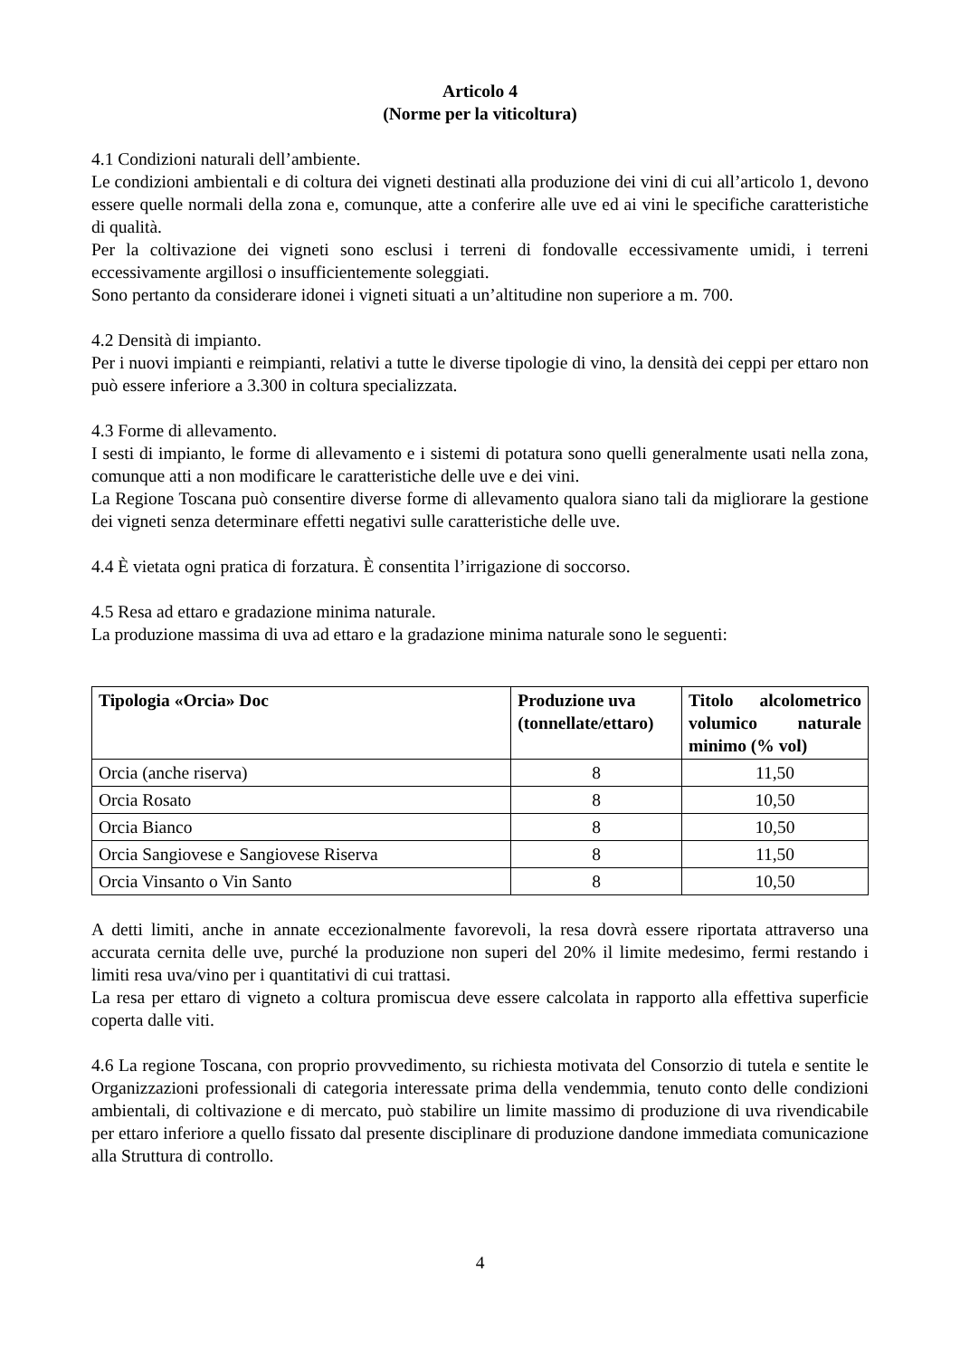Articolo 4
(Norme per la viticoltura)
4.1 Condizioni naturali dell’ambiente.
Le condizioni ambientali e di coltura dei vigneti destinati alla produzione dei vini di cui all’articolo 1, devono essere quelle normali della zona e, comunque, atte a conferire alle uve ed ai vini le specifiche caratteristiche di qualità.
Per la coltivazione dei vigneti sono esclusi i terreni di fondovalle eccessivamente umidi, i terreni eccessivamente argillosi o insufficientemente soleggiati.
Sono pertanto da considerare idonei i vigneti situati a un’altitudine non superiore a m. 700.
4.2 Densità di impianto.
Per i nuovi impianti e reimpianti, relativi a tutte le diverse tipologie di vino, la densità dei ceppi per ettaro non può essere inferiore a 3.300 in coltura specializzata.
4.3 Forme di allevamento.
I sesti di impianto, le forme di allevamento e i sistemi di potatura sono quelli generalmente usati nella zona, comunque atti a non modificare le caratteristiche delle uve e dei vini.
La Regione Toscana può consentire diverse forme di allevamento qualora siano tali da migliorare la gestione dei vigneti senza determinare effetti negativi sulle caratteristiche delle uve.
4.4 È vietata ogni pratica di forzatura. È consentita l’irrigazione di soccorso.
4.5 Resa ad ettaro e gradazione minima naturale.
La produzione massima di uva ad ettaro e la gradazione minima naturale sono le seguenti:
| Tipologia «Orcia» Doc | Produzione uva (tonnellate/ettaro) | Titolo alcolometrico volumico naturale minimo (% vol) |
| --- | --- | --- |
| Orcia (anche riserva) | 8 | 11,50 |
| Orcia Rosato | 8 | 10,50 |
| Orcia Bianco | 8 | 10,50 |
| Orcia Sangiovese e Sangiovese Riserva | 8 | 11,50 |
| Orcia Vinsanto o Vin Santo | 8 | 10,50 |
A detti limiti, anche in annate eccezionalmente favorevoli, la resa dovrà essere riportata attraverso una accurata cernita delle uve, purché la produzione non superi del 20% il limite medesimo, fermi restando i limiti resa uva/vino per i quantitativi di cui trattasi.
La resa per ettaro di vigneto a coltura promiscua deve essere calcolata in rapporto alla effettiva superficie coperta dalle viti.
4.6 La regione Toscana, con proprio provvedimento, su richiesta motivata del Consorzio di tutela e sentite le Organizzazioni professionali di categoria interessate prima della vendemmia, tenuto conto delle condizioni ambientali, di coltivazione e di mercato, può stabilire un limite massimo di produzione di uva rivendicabile per ettaro inferiore a quello fissato dal presente disciplinare di produzione dandone immediata comunicazione alla Struttura di controllo.
4